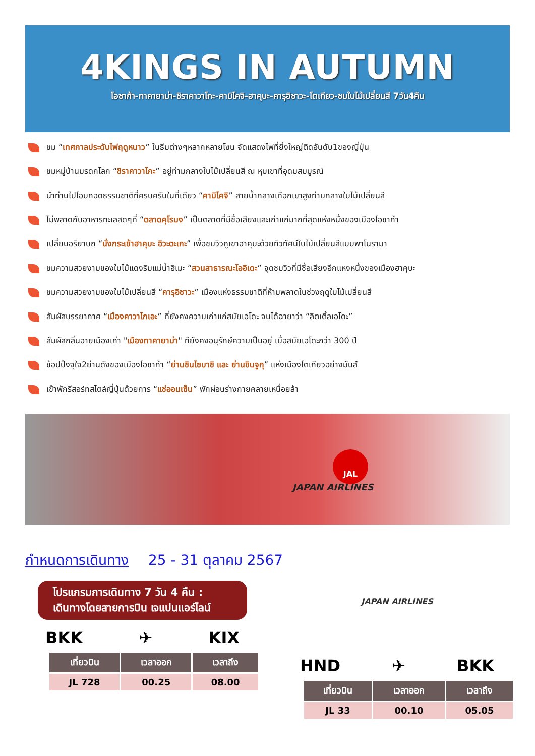4KINGS IN AUTUMN
โอซาก้า-ทาคายาม่า-ชิราคาวาโกะ-คามิโคจิ-ฮาคุบะ-คารุอิซาวะ-โตเกียว-ชมใบไม้เปลี่ยนสี 7วัน4คืน
ชม “เทศกาลประดับไฟฤดูหนาว” ในธีมต่างๆหลากหลายโซน จัดแสดงไฟที่ยิ่งใหญ่ติดอันดับ1ของญี่ปุ่น
ชมหมู่บ้านมรดกโลก “ชิราคาวาโกะ” อยู่ท่ามกลางใบไม้เปลี่ยนสี ณ หุบเขาที่อุดมสมบูรณ์
นำท่านไปโอบกอดธรรมชาติที่ครบครันในที่เดียว “คามิโคจิ” สายน้ำกลางเทือกเขาสูงท่ามกลางใบไม้เปลี่ยนสี
ไม่พลาดกับอาหารทะเลสดๆที่ “ตลาดคุโรมง” เป็นตลาดที่มีชื่อเสียงและเก่าแก่มากที่สุดแห่งหนึ่งของเมืองโอซาก้า
เปลี่ยนอริยาบถ “นั่งกระเช้าฮาคุบะ อิวะตะเกะ” เพื่อชมวิวภูเขาฮาคุบะด้วยทิวทัศน์ใบไม้เปลี่ยนสีแบบพาโนรามา
ชมความสวยงามของใบไม้แดงริมแม่น้ำฮิเมะ “สวนสาธารณะโออิเดะ” จุดชมวิวที่มีชื่อเสียงอีกแหงหนึ่งของเมืองฮาคุบะ
ชมความสวยงามของใบไม้เปลี่ยนสี “คารุอิซาวะ” เมืองแห่งธรรมชาติที่ห้ามพลาดในช่วงฤดูใบไม้เปลี่ยนสี
สัมผัสบรรยากาศ “เมืองคาวาโกเอะ” ที่ยังคงความเก่าแก่สมัยเอโดะ จนได้ฉายาว่า “ลิตเติ้ลเอโดะ”
สัมผัสกลิ่นอายเมืองเก่า "เมืองทาคายาม่า" ทียังคงอนุรักษ์ความเป็นอยู่ เมื่อสมัยเอโดะกว่า 300 ปี
ช้อปปิ้งจุใจ2ย่านดังของเมืองโอซาก้า “ย่านชินไซบาชิ และ ย่านชินจูกุ” แห่งเมืองโตเกียวอย่างมันส์
เข้าพักรีสอร์ทสไตล์ญี่ปุ่นด้วยการ “แช่ออนเซ็น” พักผ่อนร่างกายคลายเหนื่อยล้า
JAL
JAPAN AIRLINES
กำหนดการเดินทาง 25 - 31 ตุลาคม 2567
โปรแกรมการเดินทาง 7 วัน 4 คืน :
เดินทางโดยสายการบิน เจแปนแอร์ไลน์
BKK ✈ KIX
| เที่ยวบิน | เวลาออก | เวลาถึง |
| --- | --- | --- |
| JL 728 | 00.25 | 08.00 |
JAPAN AIRLINES
HND ✈ BKK
| เที่ยวบิน | เวลาออก | เวลาถึง |
| --- | --- | --- |
| JL 33 | 00.10 | 05.05 |